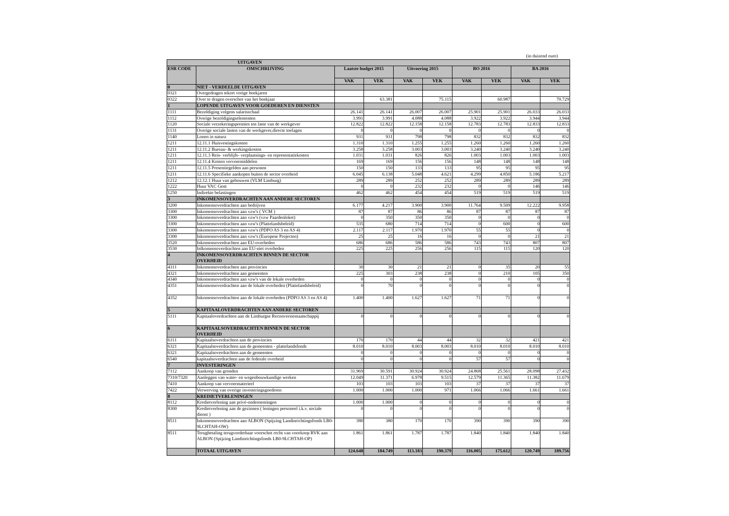(in duizend euro)
| UITGAVEN | | | | | | | | | |
| --- | --- | --- | --- | --- | --- | --- | --- | --- | --- |
| ESR CODE | OMSCHRIJVING | Laatste budget 2015 | | Uitvoering 2015 | | BO 2016 | | BA 2016 | |
| | | VAK | VEK | VAK | VEK | VAK | VEK | VAK | VEK |
| 0 | NIET - VERDEELDE UITGAVEN | | | | | | | | |
| 0321 | Overgedragen tekort vorige boekjaren | | | | | | | | |
| 0322 | Over te dragen overschot van het boekjaar | | 63.381 | | 75.115 | | 60.987 | | 70.729 |
| 1 | LOPENDE UITGAVEN VOOR GOEDEREN EN DIENSTEN | | | | | | | | |
| 1111 | Bezoldiging volgens salarisschaal | 26.141 | 26.141 | 26.007 | 26.007 | 25.901 | 25.901 | 26.033 | 26.033 |
| 1112 | Overige bezoldigingselementen | 3.991 | 3.991 | 4.088 | 4.088 | 3.922 | 3.922 | 3.944 | 3.944 |
| 1120 | Sociale verzekeringspremies ten laste van de werkgever | 12.822 | 12.822 | 12.158 | 12.158 | 12.783 | 12.783 | 12.833 | 12.833 |
| 1131 | Overige sociale lasten van de werkgever,directe toelagen | 0 | 0 | 0 | 0 | 0 | 0 | 0 | 0 |
| 1140 | Lonen in natura | 931 | 931 | 798 | 798 | 832 | 832 | 832 | 832 |
| 1211 | 12.11.1 Huisvestingskosten | 1.310 | 1.310 | 1.255 | 1.255 | 1.260 | 1.260 | 1.260 | 1.260 |
| 1211 | 12.11.2 Bureau- & werkingskosten | 3.258 | 3.258 | 3.003 | 3.003 | 3.240 | 3.240 | 3.240 | 3.240 |
| 1211 | 12.11.3 Reis- verblijfs- verplaatsings- en representatiekosten | 1.031 | 1.031 | 826 | 826 | 1.003 | 1.003 | 1.003 | 1.003 |
| 1211 | 12.11.4 Kosten vervoermiddelen | 169 | 169 | 156 | 156 | 148 | 148 | 148 | 148 |
| 1211 | 12.11.5 Presentiegelden aan personen | 150 | 150 | 133 | 133 | 95 | 95 | 95 | 95 |
| 1211 | 12.11.6 Specifieke aankopen buiten de sector overheid | 6.045 | 6.138 | 5.048 | 4.621 | 4.299 | 4.850 | 5.186 | 5.217 |
| 1212 | 12.12.1 Huur van gebouwen (VLM Limburg) | 289 | 289 | 252 | 252 | 289 | 289 | 289 | 289 |
| 1222 | Huur VAC Gent | 0 | 0 | 232 | 232 | 0 | 0 | 146 | 146 |
| 1250 | Indirekte belastingen | 462 | 462 | 454 | 454 | 519 | 519 | 519 | 519 |
| 3 | INKOMENSOVERDRACHTEN AAN ANDERE SECTOREN | | | | | | | | |
| 3200 | Inkomensoverdrachten aan bedrijven | 6.177 | 4.217 | 3.900 | 3.900 | 11.764 | 9.509 | 12.222 | 9.958 |
| 3300 | Inkomensoverdrachten aan vzw's ( VCM ) | 87 | 87 | 86 | 86 | 87 | 87 | 87 | 87 |
| 3300 | Inkomensoverdrachten aan vzw's (vzw Paardenloket) | 0 | 350 | 350 | 350 | 0 | 0 | 0 | 0 |
| 3300 | Inkomensoverdrachten aan vzw's (Plattelandsbeleid) | 535 | 680 | 714 | 714 | 0 | 600 | 0 | 600 |
| 3300 | Inkomensoverdrachten aan vzw's (PDPO AS 3 en AS 4) | 2.117 | 2.117 | 1.970 | 1.970 | 55 | 55 | 0 | 0 |
| 3300 | Inkomensoverdrachten aan vzw's (Europese Projecten) | 25 | 25 | 16 | 16 | 0 | 0 | 21 | 21 |
| 3520 | Inkomensoverdrachten aan EU-overheden | 686 | 686 | 586 | 586 | 743 | 743 | 807 | 807 |
| 3530 | Inlkomensoverdrachten aan EU-niet overheden | 225 | 225 | 256 | 256 | 115 | 115 | 120 | 120 |
| 4 | INKOMENSOVERDRACHTEN BINNEN DE SECTOR OVERHEID | | | | | | | | |
| 4311 | Inkomensoverdrachten aan provincies | 30 | 30 | 21 | 21 | 0 | 35 | 20 | 55 |
| 4321 | Inkomensoverdrachten aan gemeenten | 225 | 303 | 238 | 238 | 0 | 210 | 105 | 350 |
| 4340 | Inkomensoverdrachten aan vzw's van de lokale overheden | 0 | 0 | 0 | 0 | 0 | 0 | 0 | 0 |
| 4351 | Inkomensoverdrachten aan de lokale overheden (Plattelandsbeleid) | 0 | 70 | 0 | 0 | 0 | 0 | 0 | 0 |
| 4352 | Inkomensoverdrachten aan de lokale overheden (PDPO AS 3 en AS 4) | 1.400 | 1.400 | 1.627 | 1.627 | 71 | 71 | 0 | 0 |
| 5 | KAPITAALOVERDRACHTEN AAN ANDERE SECTOREN | | | | | | | | |
| 5111 | Kapitaaloverdrachten aan de Limburgse Reconversiemaatschappij | 0 | 0 | 0 | 0 | 0 | 0 | 0 | 0 |
| 6 | KAPITAALSOVERDRACHTEN BINNEN DE SECTOR OVERHEID | | | | | | | | |
| 6311 | Kapitaalsoverdrachten aan de provincies | 170 | 170 | 44 | 44 | 32 | 32 | 421 | 421 |
| 6321 | Kapitaalsoverdrachten aan de gemeenten - plattelandsfonds | 8.010 | 8.010 | 8.003 | 8.003 | 8.010 | 8.010 | 8.010 | 8.010 |
| 6321 | Kapitaalsoverdrachten aan de gemeenten | 0 | 0 | 0 | 0 | 0 | 0 | 0 | 0 |
| 6540 | kapitaalsoverdrachten aan de federale overheid | 0 | 0 | 0 | 0 | 57 | 57 | 0 | 0 |
| 7 | INVESTERINGEN | | | | | | | | |
| 7112 | Aankoop van gronden | 31.969 | 30.591 | 30.924 | 30.924 | 24.868 | 25.561 | 28.098 | 27.432 |
| 7310/7320 | Aanleggen van water- en wegenbouwkundige werken | 12.049 | 11.371 | 6.978 | 9.515 | 12.579 | 11.365 | 11.382 | 11.679 |
| 7410 | Aankoop van vervoermaterieel | 103 | 103 | 103 | 103 | 37 | 37 | 37 | 37 |
| 7422 | Verwerving van overige investeringsgoederen | 1.000 | 1.000 | 1.000 | 971 | 1.066 | 1.066 | 1.661 | 1.661 |
| 8 | KREDIETVERLENINGEN | | | | | | | | |
| 8112 | Kredietverlening aan privé-ondernemingen | 1.000 | 1.000 | 0 | 0 | 0 | 0 | 0 | 0 |
| 8300 | Kredietverlening aan de gezinnen ( leningen personeel i.k.v. sociale dienst ) | 0 | 0 | 0 | 0 | 0 | 0 | 0 | 0 |
| 8511 | Inkomensoverdrachten aan ALBON (Spijzing Landinrichtingsfonds LB0-9LCHTAH-OW) | 380 | 380 | 170 | 170 | 390 | 390 | 390 | 390 |
| 8511 | Terugbetaling terugvorderbaar voorschot recht van voorkoop RVK aan ALBON (Spijzing Landinrichtingsfonds LB0-9LCHTAH-OP) | 1.861 | 1.861 | 1.787 | 1.787 | 1.840 | 1.840 | 1.840 | 1.840 |
| | TOTAAL UITGAVEN | 124.648 | 184.749 | 113.183 | 190.379 | 116.005 | 175.612 | 120.749 | 189.756 |